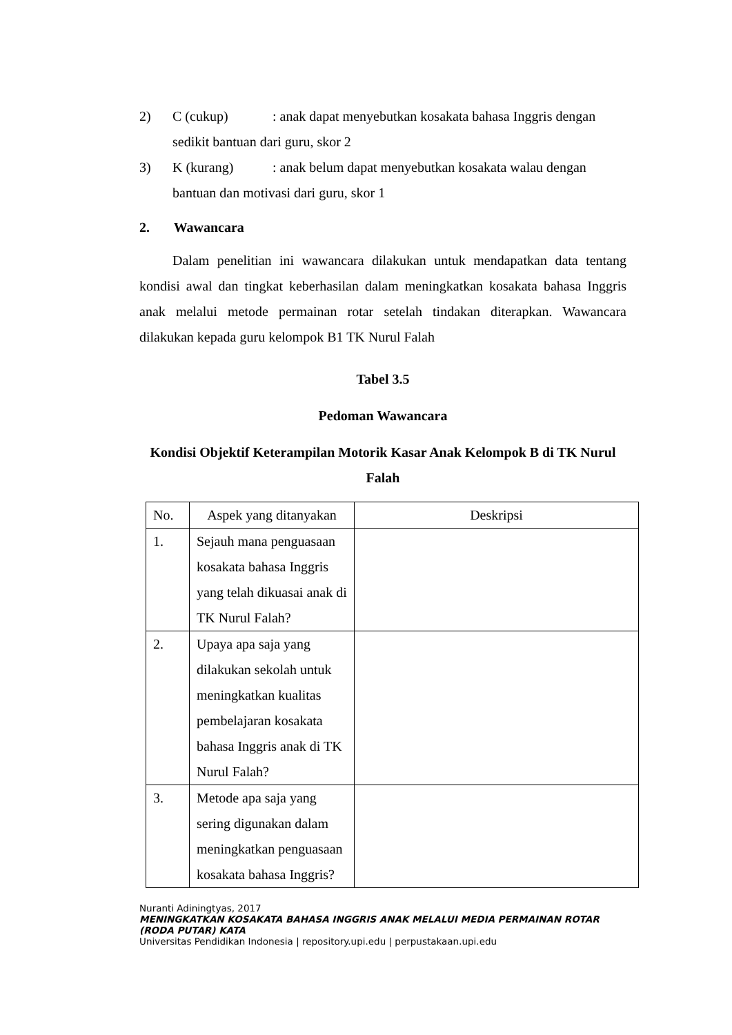2) C (cukup): anak dapat menyebutkan kosakata bahasa Inggris dengan
sedikit bantuan dari guru, skor 2
3) K (kurang): anak belum dapat menyebutkan kosakata walau dengan
bantuan dan motivasi dari guru, skor 1
2. Wawancara
Dalam penelitian ini wawancara dilakukan untuk mendapatkan data tentang kondisi awal dan tingkat keberhasilan dalam meningkatkan kosakata bahasa Inggris anak melalui metode permainan rotar setelah tindakan diterapkan. Wawancara dilakukan kepada guru kelompok B1 TK Nurul Falah
Tabel 3.5
Pedoman Wawancara
Kondisi Objektif Keterampilan Motorik Kasar Anak Kelompok B di TK Nurul Falah
| No. | Aspek yang ditanyakan | Deskripsi |
| 1. | Sejauh mana penguasaan kosakata bahasa Inggris yang telah dikuasai anak di TK Nurul Falah? | |
| 2. | Upaya apa saja yang dilakukan sekolah untuk meningkatkan kualitas pembelajaran kosakata bahasa Inggris anak di TK Nurul Falah? | |
| 3. | Metode apa saja yang sering digunakan dalam meningkatkan penguasaan kosakata bahasa Inggris? | |
Nuranti Adiningtyas, 2017
MENINGKATKAN KOSAKATA BAHASA INGGRIS ANAK MELALUI MEDIA PERMAINAN ROTAR (RODA PUTAR) KATA
Universitas Pendidikan Indonesia | repository.upi.edu | perpustakaan.upi.edu